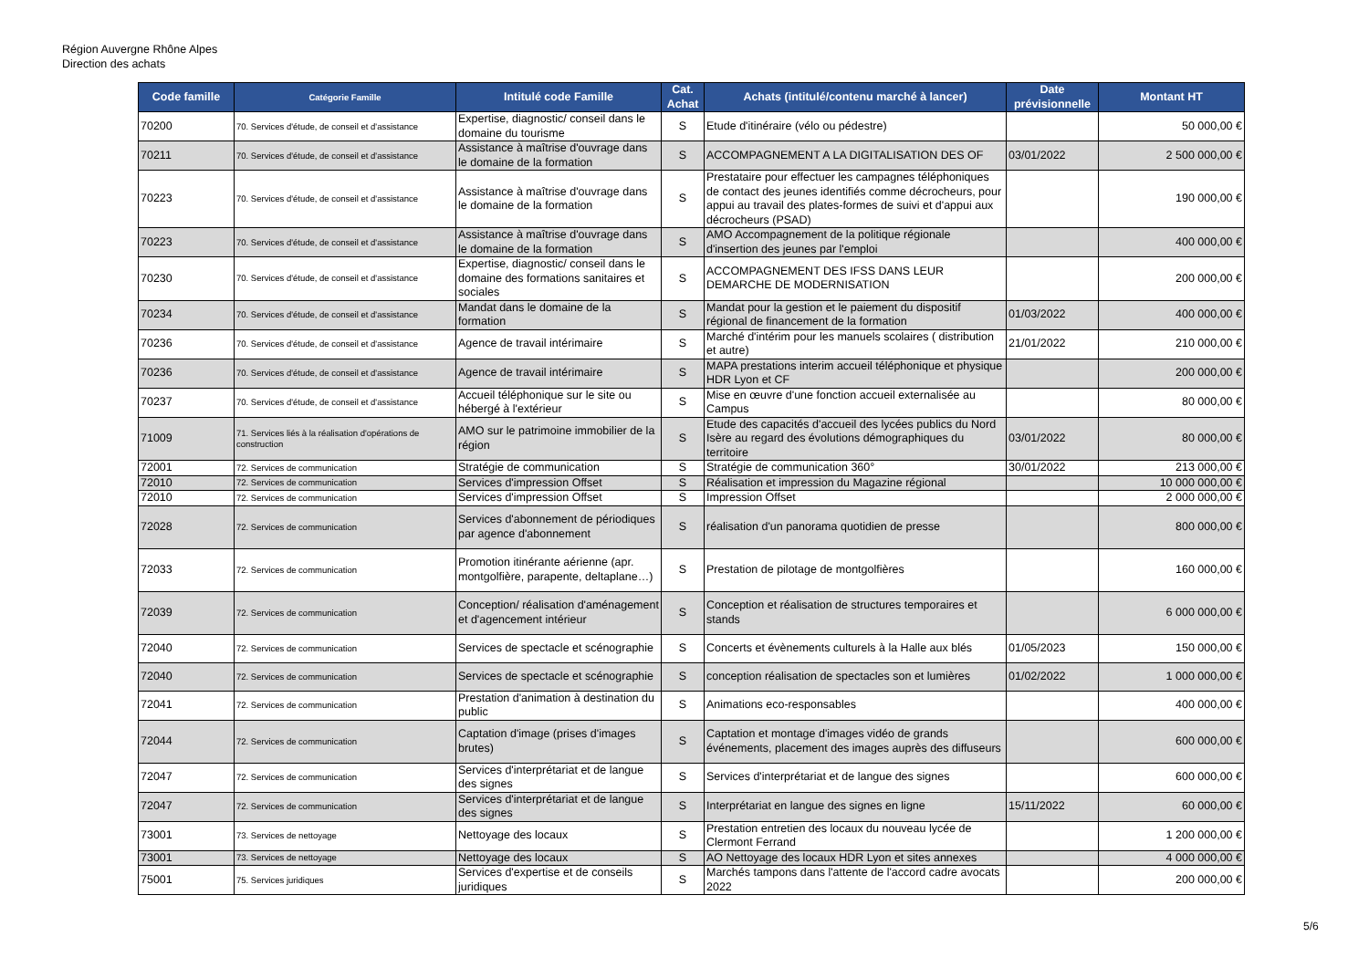Région Auvergne Rhône Alpes
Direction des achats
| Code famille | Catégorie Famille | Intitulé code Famille | Cat. Achat | Achats (intitulé/contenu marché à lancer) | Date prévisionnelle | Montant HT |
| --- | --- | --- | --- | --- | --- | --- |
| 70200 | 70. Services d'étude, de conseil et d'assistance | Expertise, diagnostic/ conseil dans le domaine du tourisme | S | Etude d'itinéraire (vélo ou pédestre) | | 50 000,00 € |
| 70211 | 70. Services d'étude, de conseil et d'assistance | Assistance à maîtrise d'ouvrage dans le domaine de la formation | S | ACCOMPAGNEMENT A LA DIGITALISATION DES OF | 03/01/2022 | 2 500 000,00 € |
| 70223 | 70. Services d'étude, de conseil et d'assistance | Assistance à maîtrise d'ouvrage dans le domaine de la formation | S | Prestataire pour effectuer les campagnes téléphoniques de contact des jeunes identifiés comme décrocheurs, pour appui au travail des plates-formes de suivi et d'appui aux décrocheurs (PSAD) | | 190 000,00 € |
| 70223 | 70. Services d'étude, de conseil et d'assistance | Assistance à maîtrise d'ouvrage dans le domaine de la formation | S | AMO Accompagnement de la politique régionale d'insertion des jeunes par l'emploi | | 400 000,00 € |
| 70230 | 70. Services d'étude, de conseil et d'assistance | Expertise, diagnostic/ conseil dans le domaine des formations sanitaires et sociales | S | ACCOMPAGNEMENT DES IFSS DANS LEUR DEMARCHE DE MODERNISATION | | 200 000,00 € |
| 70234 | 70. Services d'étude, de conseil et d'assistance | Mandat dans le domaine de la formation | S | Mandat pour la gestion et le paiement du dispositif régional de financement de la formation | 01/03/2022 | 400 000,00 € |
| 70236 | 70. Services d'étude, de conseil et d'assistance | Agence de travail intérimaire | S | Marché d'intérim pour les manuels scolaires ( distribution et autre) | 21/01/2022 | 210 000,00 € |
| 70236 | 70. Services d'étude, de conseil et d'assistance | Agence de travail intérimaire | S | MAPA prestations interim accueil téléphonique et physique HDR Lyon et CF | | 200 000,00 € |
| 70237 | 70. Services d'étude, de conseil et d'assistance | Accueil téléphonique sur le site ou hébergé à l'extérieur | S | Mise en œuvre d'une fonction accueil externalisée au Campus | | 80 000,00 € |
| 71009 | 71. Services liés à la réalisation d'opérations de construction | AMO sur le patrimoine immobilier de la région | S | Etude des capacités d'accueil des lycées publics du Nord Isère au regard des évolutions démographiques du territoire | 03/01/2022 | 80 000,00 € |
| 72001 | 72. Services de communication | Stratégie de communication | S | Stratégie de communication 360° | 30/01/2022 | 213 000,00 € |
| 72010 | 72. Services de communication | Services d'impression Offset | S | Réalisation et impression du Magazine régional | | 10 000 000,00 € |
| 72010 | 72. Services de communication | Services d'impression Offset | S | Impression Offset | | 2 000 000,00 € |
| 72028 | 72. Services de communication | Services d'abonnement de périodiques par agence d'abonnement | S | réalisation d'un panorama quotidien de presse | | 800 000,00 € |
| 72033 | 72. Services de communication | Promotion itinérante aérienne (apr. montgolfière, parapente, deltaplane…) | S | Prestation de pilotage de montgolfières | | 160 000,00 € |
| 72039 | 72. Services de communication | Conception/ réalisation d'aménagement et d'agencement intérieur | S | Conception et réalisation de structures temporaires et stands | | 6 000 000,00 € |
| 72040 | 72. Services de communication | Services de spectacle et scénographie | S | Concerts et évènements culturels à la Halle aux blés | 01/05/2023 | 150 000,00 € |
| 72040 | 72. Services de communication | Services de spectacle et scénographie | S | conception réalisation de spectacles son et lumières | 01/02/2022 | 1 000 000,00 € |
| 72041 | 72. Services de communication | Prestation d'animation à destination du public | S | Animations eco-responsables | | 400 000,00 € |
| 72044 | 72. Services de communication | Captation d'image (prises d'images brutes) | S | Captation et montage d'images vidéo de grands événements, placement des images auprès des diffuseurs | | 600 000,00 € |
| 72047 | 72. Services de communication | Services d'interprétariat et de langue des signes | S | Services d'interprétariat et de langue des signes | | 600 000,00 € |
| 72047 | 72. Services de communication | Services d'interprétariat et de langue des signes | S | Interprétariat en langue des signes en ligne | 15/11/2022 | 60 000,00 € |
| 73001 | 73. Services de nettoyage | Nettoyage des locaux | S | Prestation entretien des locaux du nouveau lycée de Clermont Ferrand | | 1 200 000,00 € |
| 73001 | 73. Services de nettoyage | Nettoyage des locaux | S | AO Nettoyage des locaux HDR Lyon et sites annexes | | 4 000 000,00 € |
| 75001 | 75. Services juridiques | Services d'expertise et de conseils juridiques | S | Marchés tampons dans l'attente de l'accord cadre avocats 2022 | | 200 000,00 € |
5/6